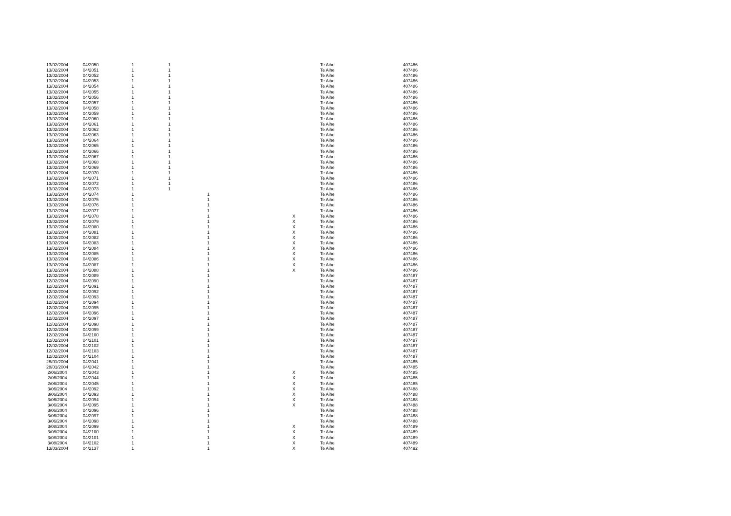| 13/02/2004 | 04/2050 | 1 | 1 | | | Te Aihe | 407486 |
| 13/02/2004 | 04/2051 | 1 | 1 | | | Te Aihe | 407486 |
| 13/02/2004 | 04/2052 | 1 | 1 | | | Te Aihe | 407486 |
| 13/02/2004 | 04/2053 | 1 | 1 | | | Te Aihe | 407486 |
| 13/02/2004 | 04/2054 | 1 | 1 | | | Te Aihe | 407486 |
| 13/02/2004 | 04/2055 | 1 | 1 | | | Te Aihe | 407486 |
| 13/02/2004 | 04/2056 | 1 | 1 | | | Te Aihe | 407486 |
| 13/02/2004 | 04/2057 | 1 | 1 | | | Te Aihe | 407486 |
| 13/02/2004 | 04/2058 | 1 | 1 | | | Te Aihe | 407486 |
| 13/02/2004 | 04/2059 | 1 | 1 | | | Te Aihe | 407486 |
| 13/02/2004 | 04/2060 | 1 | 1 | | | Te Aihe | 407486 |
| 13/02/2004 | 04/2061 | 1 | 1 | | | Te Aihe | 407486 |
| 13/02/2004 | 04/2062 | 1 | 1 | | | Te Aihe | 407486 |
| 13/02/2004 | 04/2063 | 1 | 1 | | | Te Aihe | 407486 |
| 13/02/2004 | 04/2064 | 1 | 1 | | | Te Aihe | 407486 |
| 13/02/2004 | 04/2065 | 1 | 1 | | | Te Aihe | 407486 |
| 13/02/2004 | 04/2066 | 1 | 1 | | | Te Aihe | 407486 |
| 13/02/2004 | 04/2067 | 1 | 1 | | | Te Aihe | 407486 |
| 13/02/2004 | 04/2068 | 1 | 1 | | | Te Aihe | 407486 |
| 13/02/2004 | 04/2069 | 1 | 1 | | | Te Aihe | 407486 |
| 13/02/2004 | 04/2070 | 1 | 1 | | | Te Aihe | 407486 |
| 13/02/2004 | 04/2071 | 1 | 1 | | | Te Aihe | 407486 |
| 13/02/2004 | 04/2072 | 1 | 1 | | | Te Aihe | 407486 |
| 13/02/2004 | 04/2073 | 1 | 1 | | | Te Aihe | 407486 |
| 13/02/2004 | 04/2074 | 1 | | 1 | | Te Aihe | 407486 |
| 13/02/2004 | 04/2075 | 1 | | 1 | | Te Aihe | 407486 |
| 13/02/2004 | 04/2076 | 1 | | 1 | | Te Aihe | 407486 |
| 13/02/2004 | 04/2077 | 1 | | 1 | | Te Aihe | 407486 |
| 13/02/2004 | 04/2078 | 1 | | 1 | X | Te Aihe | 407486 |
| 13/02/2004 | 04/2079 | 1 | | 1 | X | Te Aihe | 407486 |
| 13/02/2004 | 04/2080 | 1 | | 1 | X | Te Aihe | 407486 |
| 13/02/2004 | 04/2081 | 1 | | 1 | X | Te Aihe | 407486 |
| 13/02/2004 | 04/2082 | 1 | | 1 | X | Te Aihe | 407486 |
| 13/02/2004 | 04/2083 | 1 | | 1 | X | Te Aihe | 407486 |
| 13/02/2004 | 04/2084 | 1 | | 1 | X | Te Aihe | 407486 |
| 13/02/2004 | 04/2085 | 1 | | 1 | X | Te Aihe | 407486 |
| 13/02/2004 | 04/2086 | 1 | | 1 | X | Te Aihe | 407486 |
| 13/02/2004 | 04/2087 | 1 | | 1 | X | Te Aihe | 407486 |
| 13/02/2004 | 04/2088 | 1 | | 1 | X | Te Aihe | 407486 |
| 12/02/2004 | 04/2089 | 1 | | 1 | | Te Aihe | 407487 |
| 12/02/2004 | 04/2090 | 1 | | 1 | | Te Aihe | 407487 |
| 12/02/2004 | 04/2091 | 1 | | 1 | | Te Aihe | 407487 |
| 12/02/2004 | 04/2092 | 1 | | 1 | | Te Aihe | 407487 |
| 12/02/2004 | 04/2093 | 1 | | 1 | | Te Aihe | 407487 |
| 12/02/2004 | 04/2094 | 1 | | 1 | | Te Aihe | 407487 |
| 12/02/2004 | 04/2095 | 1 | | 1 | | Te Aihe | 407487 |
| 12/02/2004 | 04/2096 | 1 | | 1 | | Te Aihe | 407487 |
| 12/02/2004 | 04/2097 | 1 | | 1 | | Te Aihe | 407487 |
| 12/02/2004 | 04/2098 | 1 | | 1 | | Te Aihe | 407487 |
| 12/02/2004 | 04/2099 | 1 | | 1 | | Te Aihe | 407487 |
| 12/02/2004 | 04/2100 | 1 | | 1 | | Te Aihe | 407487 |
| 12/02/2004 | 04/2101 | 1 | | 1 | | Te Aihe | 407487 |
| 12/02/2004 | 04/2102 | 1 | | 1 | | Te Aihe | 407487 |
| 12/02/2004 | 04/2103 | 1 | | 1 | | Te Aihe | 407487 |
| 12/02/2004 | 04/2104 | 1 | | 1 | | Te Aihe | 407487 |
| 28/01/2004 | 04/2041 | 1 | | 1 | | Te Aihe | 407485 |
| 28/01/2004 | 04/2042 | 1 | | 1 | | Te Aihe | 407485 |
| 2/06/2004 | 04/2043 | 1 | | 1 | X | Te Aihe | 407485 |
| 2/06/2004 | 04/2044 | 1 | | 1 | X | Te Aihe | 407485 |
| 2/06/2004 | 04/2045 | 1 | | 1 | X | Te Aihe | 407485 |
| 3/06/2004 | 04/2092 | 1 | | 1 | X | Te Aihe | 407488 |
| 3/06/2004 | 04/2093 | 1 | | 1 | X | Te Aihe | 407488 |
| 3/06/2004 | 04/2094 | 1 | | 1 | X | Te Aihe | 407488 |
| 3/06/2004 | 04/2095 | 1 | | 1 | X | Te Aihe | 407488 |
| 3/06/2004 | 04/2096 | 1 | | 1 | | Te Aihe | 407488 |
| 3/06/2004 | 04/2097 | 1 | | 1 | | Te Aihe | 407488 |
| 3/06/2004 | 04/2098 | 1 | | 1 | | Te Aihe | 407488 |
| 3/08/2004 | 04/2099 | 1 | | 1 | X | Te Aihe | 407489 |
| 3/08/2004 | 04/2100 | 1 | | 1 | X | Te Aihe | 407489 |
| 3/08/2004 | 04/2101 | 1 | | 1 | X | Te Aihe | 407489 |
| 3/08/2004 | 04/2102 | 1 | | 1 | X | Te Aihe | 407489 |
| 13/03/2004 | 04/2137 | 1 | | 1 | X | Te Aihe | 407492 |